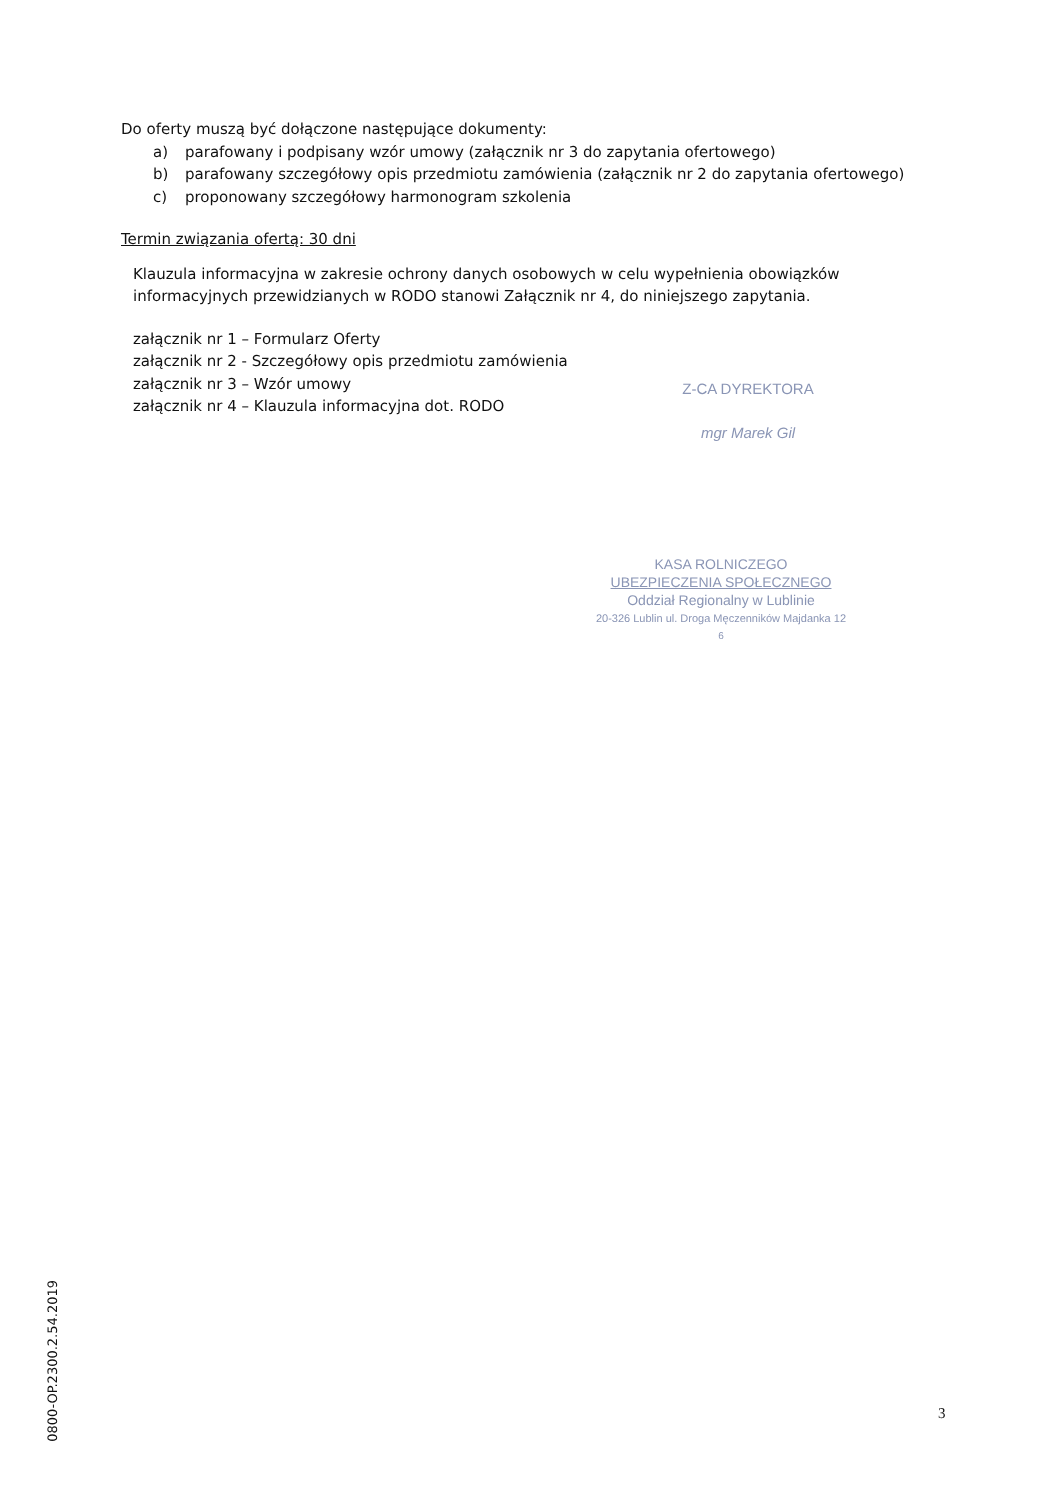Do oferty muszą być dołączone następujące dokumenty:
a) parafowany i podpisany wzór umowy (załącznik nr 3 do zapytania ofertowego)
b) parafowany szczegółowy opis przedmiotu zamówienia (załącznik nr 2 do zapytania ofertowego)
c) proponowany szczegółowy harmonogram szkolenia
Termin związania ofertą: 30 dni
Klauzula informacyjna w zakresie ochrony danych osobowych w celu wypełnienia obowiązków informacyjnych przewidzianych w RODO stanowi Załącznik nr 4, do niniejszego zapytania.
załącznik nr 1 – Formularz Oferty
załącznik nr 2 - Szczegółowy opis przedmiotu zamówienia
załącznik nr 3 – Wzór umowy
załącznik nr 4 – Klauzula informacyjna dot. RODO
Z-CA DYREKTORA
mgr Marek Gil
KASA ROLNICZEGO
UBEZPIECZENIA SPOŁECZNEGO
Oddział Regionalny w Lublinie
20-326 Lublin ul. Droga Męczenników Majdanka 12
6
0800-OP.2300.2.54.2019
3